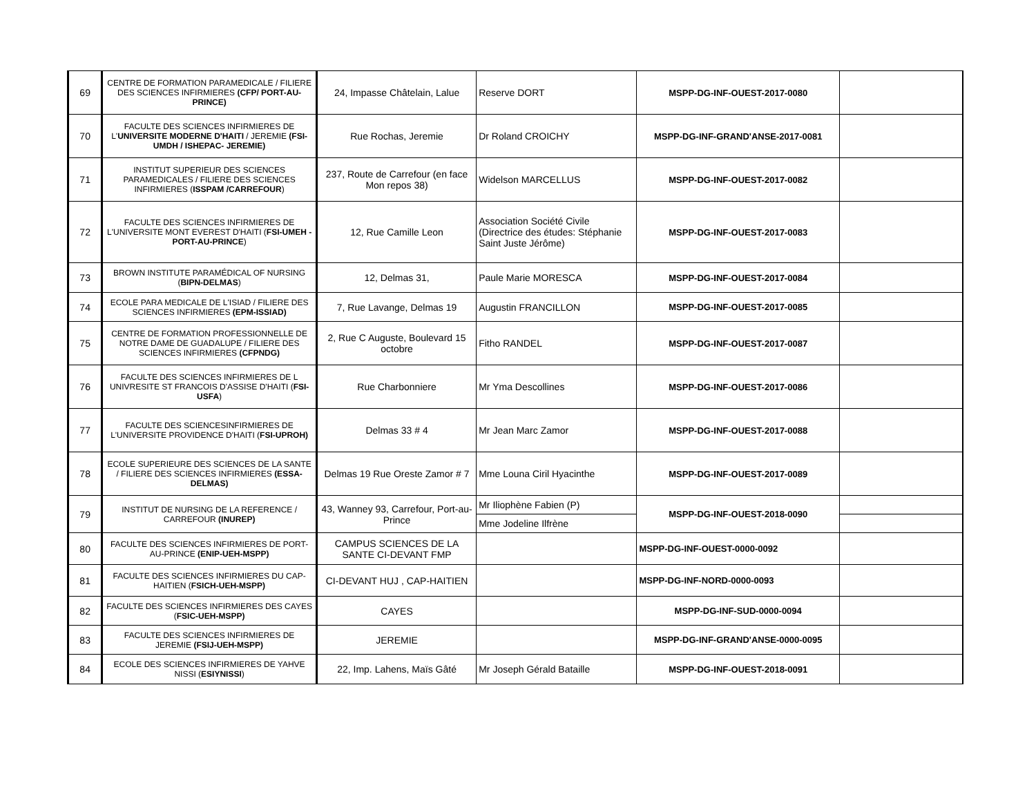| 69 | CENTRE DE FORMATION PARAMEDICALE / FILIERE DES SCIENCES INFIRMIERES (CFP/ PORT-AU-PRINCE) | 24, Impasse Châtelain, Lalue | Reserve DORT | MSPP-DG-INF-OUEST-2017-0080 | |
| 70 | FACULTE DES SCIENCES INFIRMIERES DE L' UNIVERSITE MODERNE D'HAITI / JEREMIE (FSI-UMDH / ISHEPAC- JEREMIE) | Rue Rochas, Jeremie | Dr Roland CROICHY | MSPP-DG-INF-GRAND'ANSE-2017-0081 | |
| 71 | INSTITUT SUPERIEUR DES SCIENCES PARAMEDICALES / FILIERE DES SCIENCES INFIRMIERES ( ISSPAM /CARREFOUR ) | 237, Route de Carrefour (en face Mon repos 38) | Widelson MARCELLUS | MSPP-DG-INF-OUEST-2017-0082 | |
| 72 | FACULTE DES SCIENCES INFIRMIERES DE L'UNIVERSITE MONT EVEREST D'HAITI ( FSI-UMEH -PORT-AU-PRINCE ) | 12, Rue Camille Leon | Association Société Civile (Directrice des études: Stéphanie Saint Juste Jérôme) | MSPP-DG-INF-OUEST-2017-0083 | |
| 73 | BROWN INSTITUTE PARAMÉDICAL OF NURSING ( BIPN-DELMAS ) | 12, Delmas 31, | Paule Marie MORESCA | MSPP-DG-INF-OUEST-2017-0084 | |
| 74 | ECOLE PARA MEDICALE DE L'ISIAD / FILIERE DES SCIENCES INFIRMIERES (EPM-ISSIAD) | 7, Rue Lavange, Delmas 19 | Augustin FRANCILLON | MSPP-DG-INF-OUEST-2017-0085 | |
| 75 | CENTRE DE FORMATION PROFESSIONNELLE DE NOTRE DAME DE GUADALUPE / FILIERE DES SCIENCES INFIRMIERES (CFPNDG) | 2, Rue C Auguste, Boulevard 15 octobre | Fitho RANDEL | MSPP-DG-INF-OUEST-2017-0087 | |
| 76 | FACULTE DES SCIENCES INFIRMIERES DE L UNIVRESITE ST FRANCOIS D'ASSISE D'HAITI ( FSI-USFA ) | Rue Charbonniere | Mr Yma Descollines | MSPP-DG-INF-OUEST-2017-0086 | |
| 77 | FACULTE DES SCIENCESINFIRMIERES DE L'UNIVERSITE PROVIDENCE D'HAITI ( FSI-UPROH) | Delmas 33 # 4 | Mr Jean Marc Zamor | MSPP-DG-INF-OUEST-2017-0088 | |
| 78 | ECOLE SUPERIEURE DES SCIENCES DE LA SANTE / FILIERE DES SCIENCES INFIRMIERES (ESSA-DELMAS) | Delmas 19 Rue Oreste Zamor # 7 | Mme Louna Ciril Hyacinthe | MSPP-DG-INF-OUEST-2017-0089 | |
| 79 | INSTITUT DE NURSING DE LA REFERENCE / CARREFOUR (INUREP) | 43, Wanney 93, Carrefour, Port-au-Prince | Mr Iliophène Fabien (P) | MSPP-DG-INF-OUEST-2018-0090 | |
| | | | Mme Jodeline Ilfrène | | |
| 80 | FACULTE DES SCIENCES INFIRMIERES DE PORT-AU-PRINCE (ENIP-UEH-MSPP) | CAMPUS SCIENCES DE LA SANTE CI-DEVANT FMP | | MSPP-DG-INF-OUEST-0000-0092 | |
| 81 | FACULTE DES SCIENCES INFIRMIERES DU CAP-HAITIEN ( FSICH-UEH-MSPP) | CI-DEVANT HUJ , CAP-HAITIEN | | MSPP-DG-INF-NORD-0000-0093 | |
| 82 | FACULTE DES SCIENCES INFIRMIERES DES CAYES ( FSIC-UEH-MSPP) | CAYES | | MSPP-DG-INF-SUD-0000-0094 | |
| 83 | FACULTE DES SCIENCES INFIRMIERES DE JEREMIE (FSIJ-UEH-MSPP) | JEREMIE | | MSPP-DG-INF-GRAND'ANSE-0000-0095 | |
| 84 | ECOLE DES SCIENCES INFIRMIERES DE YAHVE NISSI ( ESIYNISSI ) | 22, Imp. Lahens, Maïs Gâté | Mr Joseph Gérald Bataille | MSPP-DG-INF-OUEST-2018-0091 | |